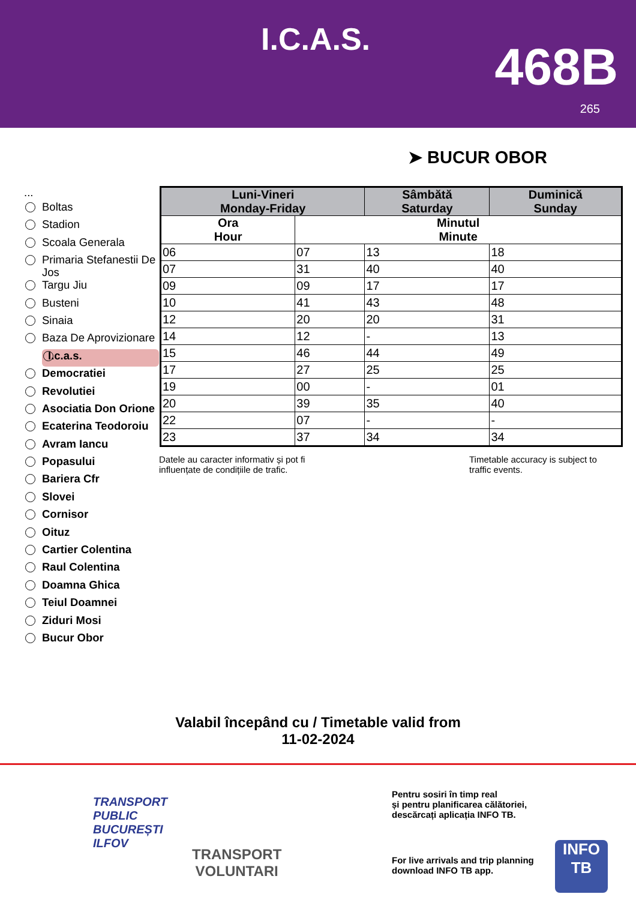I.C.A.S. 468B
265
➤ BUCUR OBOR
...
Boltas
Stadion
Scoala Generala
Primaria Stefanestii De Jos
Targu Jiu
Busteni
Sinaia
Baza De Aprovizionare
I.c.a.s.
Democratiei
Revolutiei
Asociatia Don Orione
Ecaterina Teodoroiu
Avram Iancu
Popasului
Bariera Cfr
Slovei
Cornisor
Oituz
Cartier Colentina
Raul Colentina
Doamna Ghica
Teiul Doamnei
Ziduri Mosi
Bucur Obor
| Luni-Vineri Monday-Friday | | Sâmbătă Saturday | Duminică Sunday |
| --- | --- | --- | --- |
| Ora Hour | Minutul Minute | | |
| 06 | 07 | 13 | 18 |
| 07 | 31 | 40 | 40 |
| 09 | 09 | 17 | 17 |
| 10 | 41 | 43 | 48 |
| 12 | 20 | 20 | 31 |
| 14 | 12 | - | 13 |
| 15 | 46 | 44 | 49 |
| 17 | 27 | 25 | 25 |
| 19 | 00 | - | 01 |
| 20 | 39 | 35 | 40 |
| 22 | 07 | - | - |
| 23 | 37 | 34 | 34 |
Datele au caracter informativ și pot fi influențate de condițiile de trafic.
Timetable accuracy is subject to traffic events.
Valabil începând cu / Timetable valid from
11-02-2024
TRANSPORT
PUBLIC
BUCUREȘTI
ILFOV
TRANSPORT
VOLUNTARI
Pentru sosiri în timp real
și pentru planificarea călătoriei,
descărcați aplicația INFO TB.
For live arrivals and trip planning
download INFO TB app.
INFO
TB